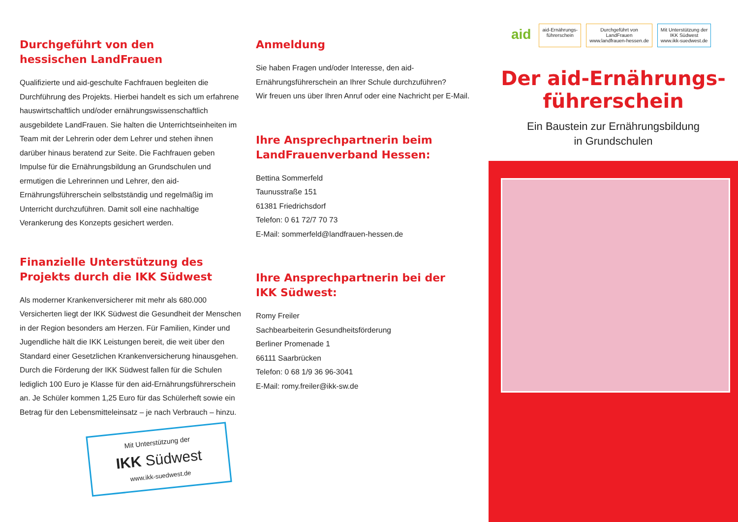Durchgeführt von den
hessischen LandFrauen
Qualifizierte und aid-geschulte Fachfrauen begleiten die Durchführung des Projekts. Hierbei handelt es sich um erfahrene hauswirtschaftlich und/oder ernährungswissenschaftlich ausgebildete LandFrauen. Sie halten die Unterrichtseinheiten im Team mit der Lehrerin oder dem Lehrer und stehen ihnen darüber hinaus beratend zur Seite. Die Fachfrauen geben Impulse für die Ernährungsbildung an Grundschulen und ermutigen die Lehrerinnen und Lehrer, den aid-Ernährungsführerschein selbstständig und regelmäßig im Unterricht durchzuführen. Damit soll eine nachhaltige Verankerung des Konzepts gesichert werden.
Finanzielle Unterstützung des
Projekts durch die IKK Südwest
Als moderner Krankenversicherer mit mehr als 680.000 Versicherten liegt der IKK Südwest die Gesundheit der Menschen in der Region besonders am Herzen. Für Familien, Kinder und Jugendliche hält die IKK Leistungen bereit, die weit über den Standard einer Gesetzlichen Krankenversicherung hinausgehen. Durch die Förderung der IKK Südwest fallen für die Schulen lediglich 100 Euro je Klasse für den aid-Ernährungsführerschein an. Je Schüler kommen 1,25 Euro für das Schülerheft sowie ein Betrag für den Lebensmitteleinsatz – je nach Verbrauch – hinzu.
Mit Unterstützung der
IKK Südwest
www.ikk-suedwest.de
Anmeldung
Sie haben Fragen und/oder Interesse, den aid-Ernährungsführerschein an Ihrer Schule durchzuführen?
Wir freuen uns über Ihren Anruf oder eine Nachricht per E-Mail.
Ihre Ansprechpartnerin beim
LandFrauenverband Hessen:
Bettina Sommerfeld
Taunusstraße 151
61381 Friedrichsdorf
Telefon: 0 61 72/7 70 73
E-Mail: sommerfeld@landfrauen-hessen.de
Ihre Ansprechpartnerin bei der
IKK Südwest:
Romy Freiler
Sachbearbeiterin Gesundheitsförderung
Berliner Promenade 1
66111 Saarbrücken
Telefon: 0 68 1/9 36 96-3041
E-Mail: romy.freiler@ikk-sw.de
aid
aid-Ernährungs-
führerschein
Durchgeführt von
LandFrauen
www.landfrauen-hessen.de
Mit Unterstützung der
IKK Südwest
www.ikk-suedwest.de
Der aid-Ernährungs-
führerschein
Ein Baustein zur Ernährungsbildung
in Grundschulen